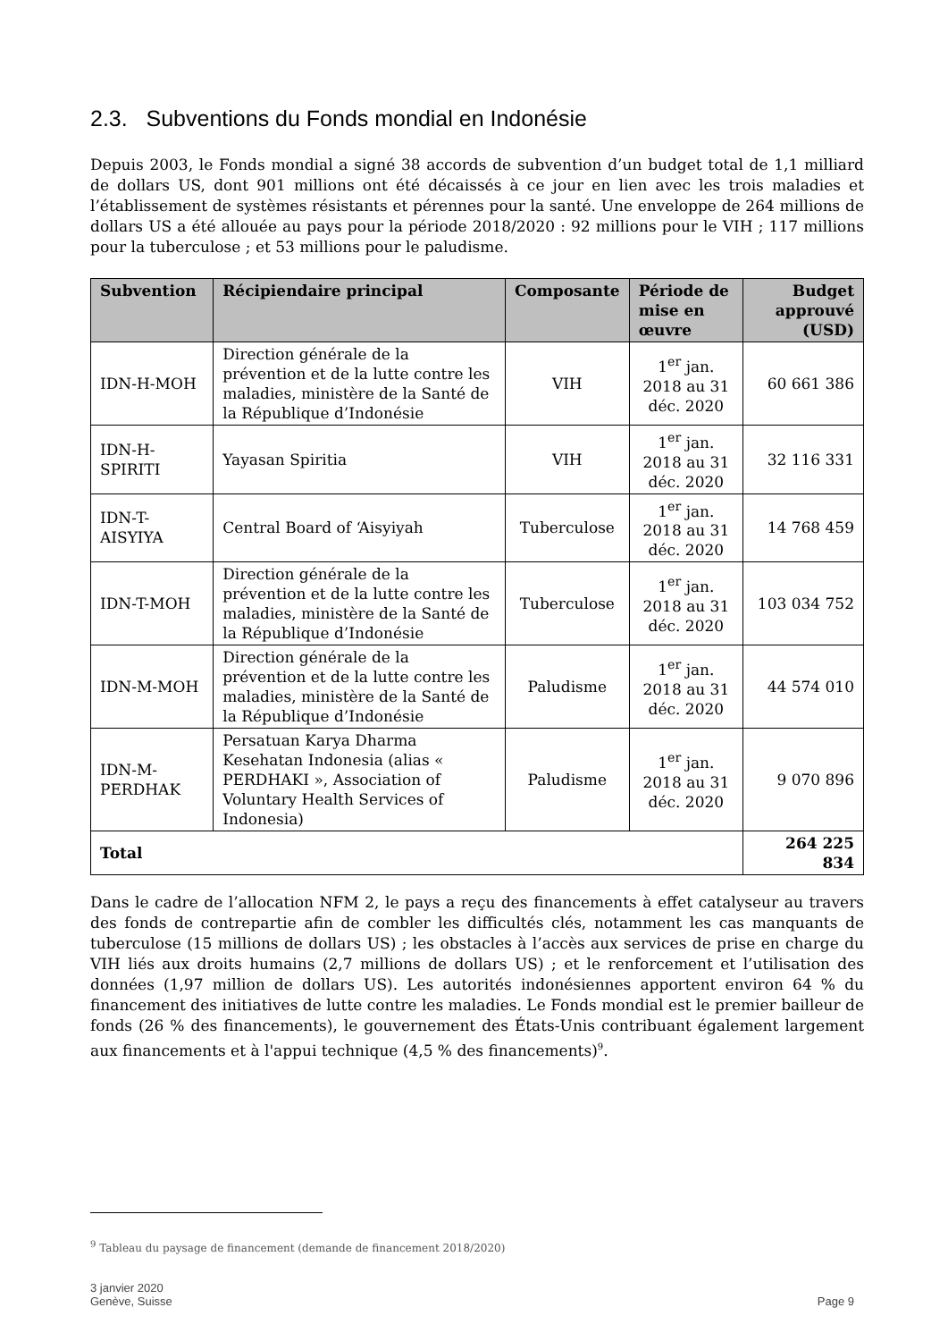2.3. Subventions du Fonds mondial en Indonésie
Depuis 2003, le Fonds mondial a signé 38 accords de subvention d’un budget total de 1,1 milliard de dollars US, dont 901 millions ont été décaissés à ce jour en lien avec les trois maladies et l’établissement de systèmes résistants et pérennes pour la santé. Une enveloppe de 264 millions de dollars US a été allouée au pays pour la période 2018/2020 : 92 millions pour le VIH ; 117 millions pour la tuberculose ; et 53 millions pour le paludisme.
| Subvention | Récipiendaire principal | Composante | Période de mise en œuvre | Budget approuvé (USD) |
| --- | --- | --- | --- | --- |
| IDN-H-MOH | Direction générale de la prévention et de la lutte contre les maladies, ministère de la Santé de la République d’Indonésie | VIH | 1<sup>er</sup> jan. 2018 au 31 déc. 2020 | 60 661 386 |
| IDN-H-SPIRITI | Yayasan Spiritia | VIH | 1<sup>er</sup> jan. 2018 au 31 déc. 2020 | 32 116 331 |
| IDN-T-AISYIYA | Central Board of ‘Aisyiyah | Tuberculose | 1<sup>er</sup> jan. 2018 au 31 déc. 2020 | 14 768 459 |
| IDN-T-MOH | Direction générale de la prévention et de la lutte contre les maladies, ministère de la Santé de la République d’Indonésie | Tuberculose | 1<sup>er</sup> jan. 2018 au 31 déc. 2020 | 103 034 752 |
| IDN-M-MOH | Direction générale de la prévention et de la lutte contre les maladies, ministère de la Santé de la République d’Indonésie | Paludisme | 1<sup>er</sup> jan. 2018 au 31 déc. 2020 | 44 574 010 |
| IDN-M-PERDHAK | Persatuan Karya Dharma Kesehatan Indonesia (alias « PERDHAKI », Association of Voluntary Health Services of Indonesia) | Paludisme | 1<sup>er</sup> jan. 2018 au 31 déc. 2020 | 9 070 896 |
| Total | | | | 264 225 834 |
Dans le cadre de l’allocation NFM 2, le pays a reçu des financements à effet catalyseur au travers des fonds de contrepartie afin de combler les difficultés clés, notamment les cas manquants de tuberculose (15 millions de dollars US) ; les obstacles à l’accès aux services de prise en charge du VIH liés aux droits humains (2,7 millions de dollars US) ; et le renforcement et l’utilisation des données (1,97 million de dollars US). Les autorités indonésiennes apportent environ 64 % du financement des initiatives de lutte contre les maladies. Le Fonds mondial est le premier bailleur de fonds (26 % des financements), le gouvernement des États-Unis contribuant également largement aux financements et à l'appui technique (4,5 % des financements)<sup>9</sup>.
<sup>9</sup> Tableau du paysage de financement (demande de financement 2018/2020)
3 janvier 2020
Genève, Suisse
Page 9